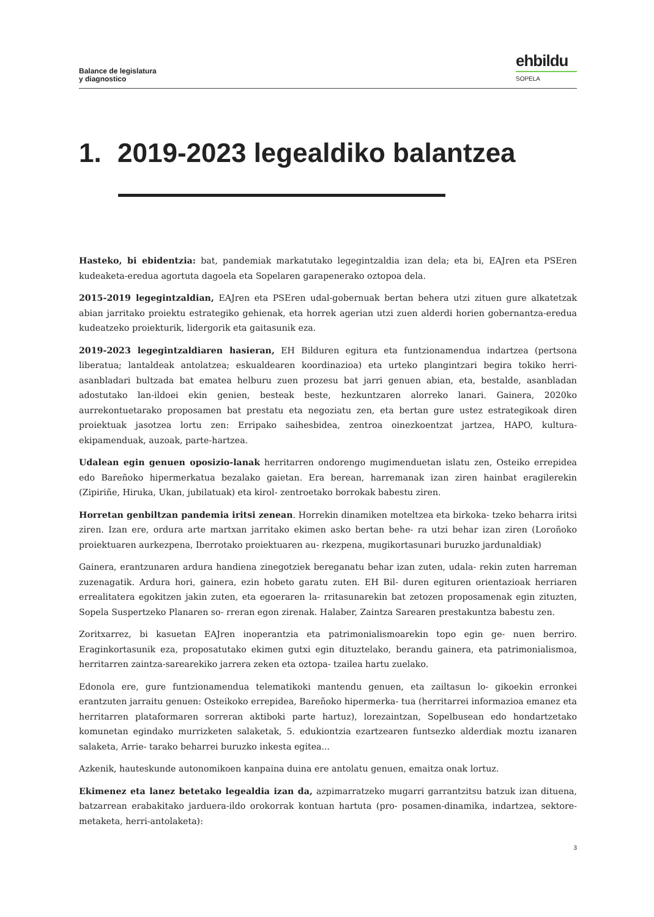Balance de legislatura
y diagnostico
ehbildu
SOPELA
1. 2019-2023 legealdiko balantzea
Hasteko, bi ebidentzia: bat, pandemiak markatutako legegintzaldia izan dela; eta bi, EAJren eta PSEren kudeaketa-eredua agortuta dagoela eta Sopelaren garapenerako oztopoa dela.
2015-2019 legegintzaldian, EAJren eta PSEren udal-gobernuak bertan behera utzi zituen gure alkatetzak abian jarritako proiektu estrategiko gehienak, eta horrek agerian utzi zuen alderdi horien gobernantza-eredua kudeatzeko proiekturik, lidergorik eta gaitasunik eza.
2019-2023 legegintzaldiaren hasieran, EH Bilduren egitura eta funtzionamendua indartzea (pertsona liberatua; lantaldeak antolatzea; eskualdearen koordinazioa) eta urteko plangintzari begira tokiko herri-asanbladari bultzada bat ematea helburu zuen prozesu bat jarri genuen abian, eta, bestalde, asanbladan adostutako lan-ildoei ekin genien, besteak beste, hezkuntzaren alorreko lanari. Gainera, 2020ko aurrekontuetarako proposamen bat prestatu eta negoziatu zen, eta bertan gure ustez estrategikoak diren proiektuak jasotzea lortu zen: Erripako saihesbidea, zentroa oinezkoentzat jartzea, HAPO, kultura-ekipamenduak, auzoak, parte-hartzea.
Udalean egin genuen oposizio-lanak herritarren ondorengo mugimenduetan islatu zen, Osteiko errepidea edo Bareñoko hipermerkatua bezalako gaietan. Era berean, harremanak izan ziren hainbat eragilerekin (Zipiriñe, Hiruka, Ukan, jubilatuak) eta kirol- zentroetako borrokak babestu ziren.
Horretan genbiltzan pandemia iritsi zenean. Horrekin dinamiken moteltzea eta birkoka- tzeko beharra iritsi ziren. Izan ere, ordura arte martxan jarritako ekimen asko bertan behe- ra utzi behar izan ziren (Loroñoko proiektuaren aurkezpena, Iberrotako proiektuaren au- rkezpena, mugikortasunari buruzko jardunaldiak)
Gainera, erantzunaren ardura handiena zinegotziek bereganatu behar izan zuten, udala- rekin zuten harreman zuzenagatik. Ardura hori, gainera, ezin hobeto garatu zuten. EH Bil- duren egituren orientazioak herriaren errealitatera egokitzen jakin zuten, eta egoeraren la- rritasunarekin bat zetozen proposamenak egin zituzten, Sopela Suspertzeko Planaren so- rreran egon zirenak. Halaber, Zaintza Sarearen prestakuntza babestu zen.
Zoritxarrez, bi kasuetan EAJren inoperantzia eta patrimonialismoarekin topo egin ge- nuen berriro. Eraginkortasunik eza, proposatutako ekimen gutxi egin dituztelako, berandu gainera, eta patrimonialismoa, herritarren zaintza-sarearekiko jarrera zeken eta oztopa- tzailea hartu zuelako.
Edonola ere, gure funtzionamendua telematikoki mantendu genuen, eta zailtasun lo- gikoekin erronkei erantzuten jarraitu genuen: Osteikoko errepidea, Bareñoko hipermerka- tua (herritarrei informazioa emanez eta herritarren plataformaren sorreran aktiboki parte hartuz), lorezaintzan, Sopelbusean edo hondartzetako komunetan egindako murrizketen salaketak, 5. edukiontzia ezartzearen funtsezko alderdiak moztu izanaren salaketa, Arrie- tarako beharrei buruzko inkesta egitea...
Azkenik, hauteskunde autonomikoen kanpaina duina ere antolatu genuen, emaitza onak lortuz.
Ekimenez eta lanez betetako legealdia izan da, azpimarratzeko mugarri garrantzitsu batzuk izan dituena, batzarrean erabakitako jarduera-ildo orokorrak kontuan hartuta (pro- posamen-dinamika, indartzea, sektore-metaketa, herri-antolaketa):
3